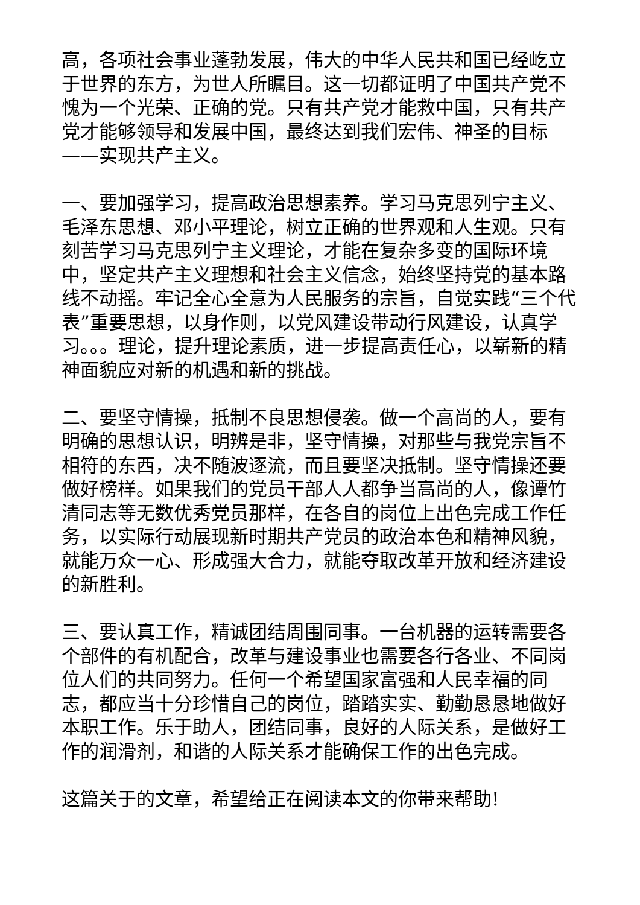高，各项社会事业蓬勃发展，伟大的中华人民共和国已经屹立于世界的东方，为世人所瞩目。这一切都证明了中国共产党不愧为一个光荣、正确的党。只有共产党才能救中国，只有共产党才能够领导和发展中国，最终达到我们宏伟、神圣的目标——实现共产主义。
一、要加强学习，提高政治思想素养。学习马克思列宁主义、毛泽东思想、邓小平理论，树立正确的世界观和人生观。只有刻苦学习马克思列宁主义理论，才能在复杂多变的国际环境中，坚定共产主义理想和社会主义信念，始终坚持党的基本路线不动摇。牢记全心全意为人民服务的宗旨，自觉实践“三个代表”重要思想，以身作则，以党风建设带动行风建设，认真学习。。。理论，提升理论素质，进一步提高责任心，以崭新的精神面貌应对新的机遇和新的挑战。
二、要坚守情操，抵制不良思想侵袭。做一个高尚的人，要有明确的思想认识，明辨是非，坚守情操，对那些与我党宗旨不相符的东西，决不随波逐流，而且要坚决抵制。坚守情操还要做好榜样。如果我们的党员干部人人都争当高尚的人，像谭竹清同志等无数优秀党员那样，在各自的岗位上出色完成工作任务，以实际行动展现新时期共产党员的政治本色和精神风貌，就能万众一心、形成强大合力，就能夺取改革开放和经济建设的新胜利。
三、要认真工作，精诚团结周围同事。一台机器的运转需要各个部件的有机配合，改革与建设事业也需要各行各业、不同岗位人们的共同努力。任何一个希望国家富强和人民幸福的同志，都应当十分珍惜自己的岗位，踏踏实实、勤勤恳恳地做好本职工作。乐于助人，团结同事，良好的人际关系，是做好工作的润滑剂，和谐的人际关系才能确保工作的出色完成。
这篇关于的文章，希望给正在阅读本文的你带来帮助!